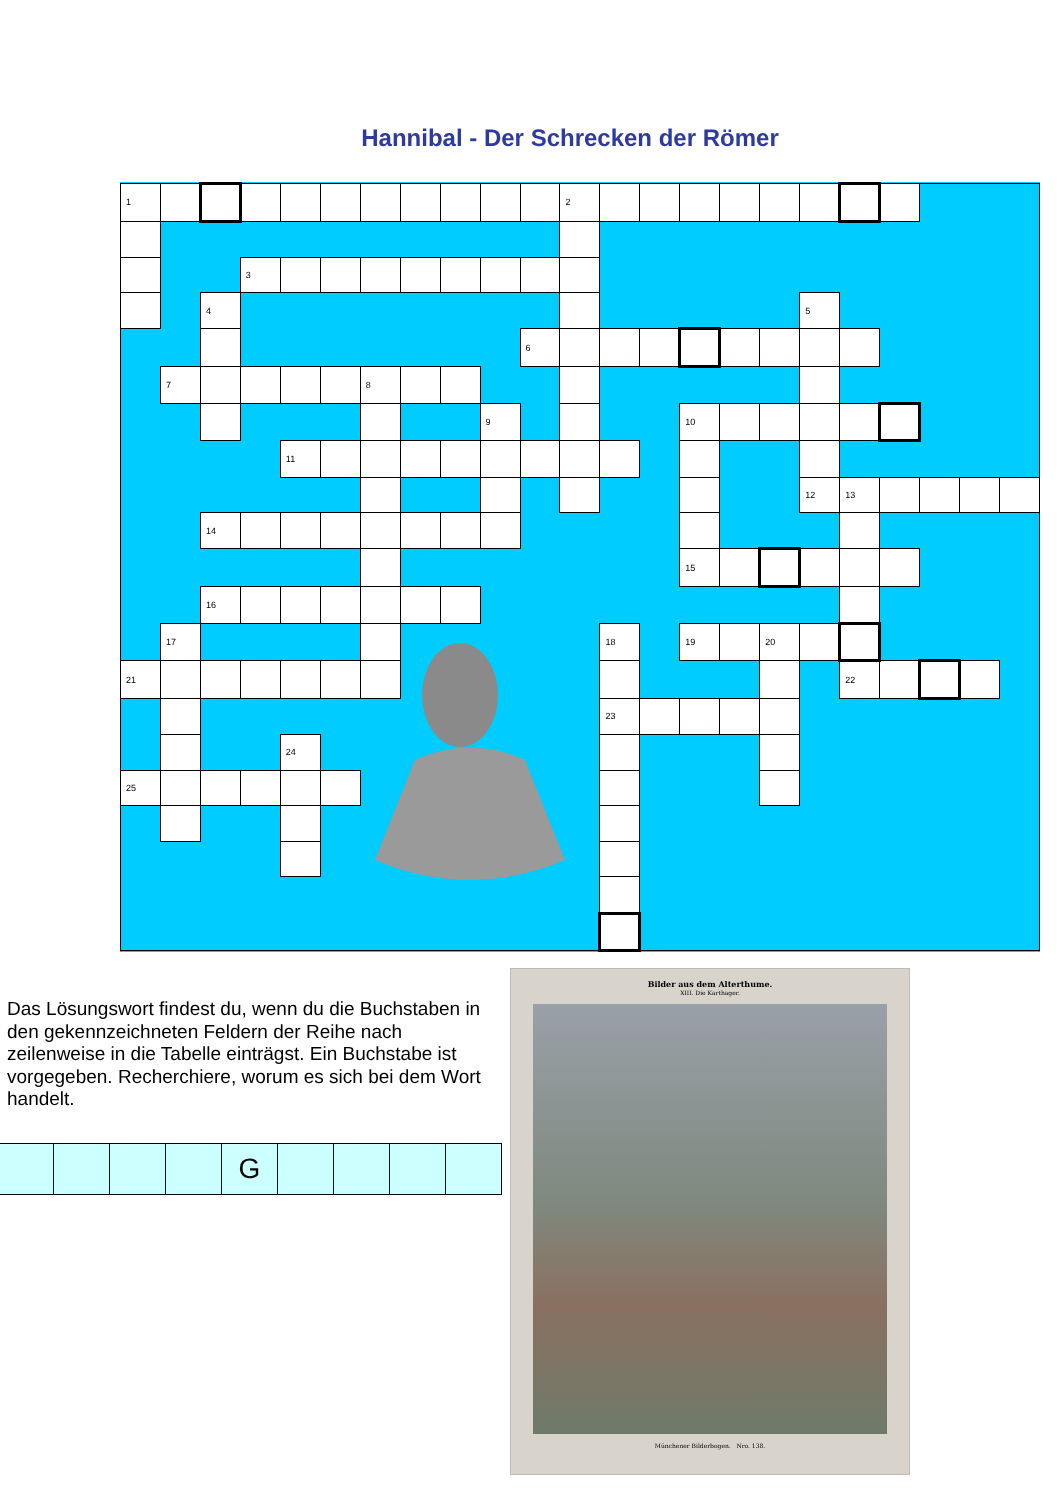Hannibal - Der Schrecken der Römer
| 1 | | | | | | | | | | | 2 | | | | | | | | | | | |
| | | | 3 | | | | | | | | | | | | | | | | | | | |
| | | 4 | | | | | | | | | | | | | | | 5 | | | | | |
| | | | | | | | | | | 6 | | | | | | | | | | | | |
| | 7 | | | | | 8 | | | | | | | | | | | | | | | | |
| | | | | | | | | | 9 | | | | | 10 | | | | | | | | |
| | | | | 11 | | | | | | | | | | | | | | | | | | |
| | | | | | | | | | | | | | | | | | 12 | 13 | | | | |
| | | 14 | | | | | | | | | | | | | | | | | | | | |
| | | | | | | | | | | | | | | 15 | | | | | | | | |
| | | 16 | | | | | | | | | | | | | | | | | | | | |
| | 17 | | | | | | | | | | | 18 | | 19 | | 20 | | | | | | |
| 21 | | | | | | | | | | | | | | | | | | 22 | | | | |
| | | | | | | | | | | | | 23 | | | | | | | | | | |
| | | | | 24 | | | | | | | | | | | | | | | | | | |
| 25 | | | | | | | | | | | | | | | | | | | | | | |
Das Lösungswort findest du, wenn du die Buchstaben in den gekennzeichneten Feldern der Reihe nach zeilenweise in die Tabelle einträgst. Ein Buchstabe ist vorgegeben. Recherchiere, worum es sich bei dem Wort handelt.
| | | | | G | | | | |
Bilder aus dem Alterthume.
XIII. Die Karthager.
Münchener Bilderbogen. Nro. 138.